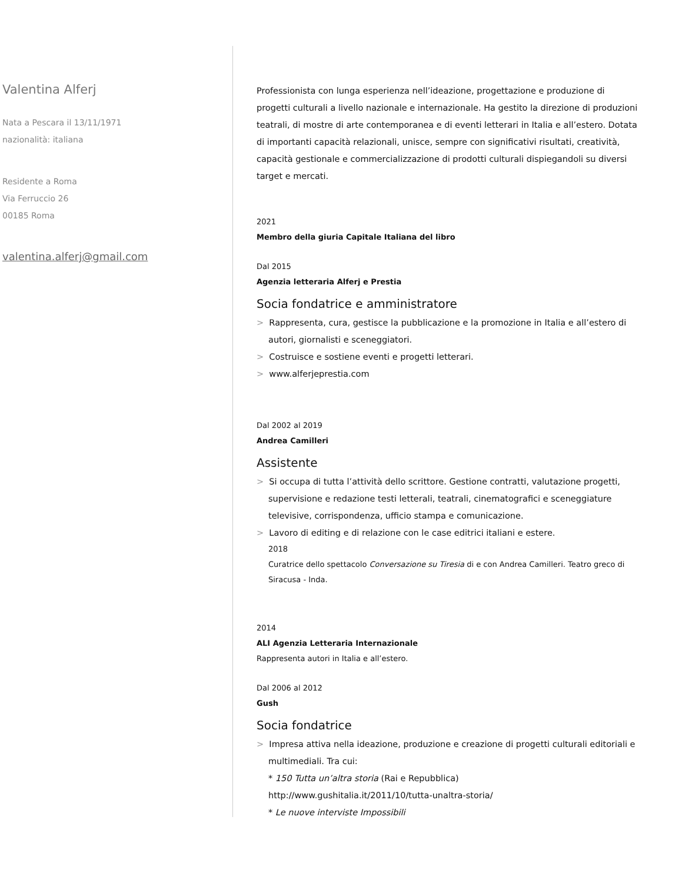Valentina Alferj
Nata a Pescara il 13/11/1971
nazionalità: italiana
Residente a Roma
Via Ferruccio 26
00185 Roma
valentina.alferj@gmail.com
Professionista con lunga esperienza nell’ideazione, progettazione e produzione di progetti culturali a livello nazionale e internazionale. Ha gestito la direzione di produzioni teatrali, di mostre di arte contemporanea e di eventi letterari in Italia e all’estero. Dotata di importanti capacità relazionali, unisce, sempre con significativi risultati, creatività, capacità gestionale e commercializzazione di prodotti culturali dispiegandoli su diversi target e mercati.
2021
Membro della giuria Capitale Italiana del libro
Dal 2015
Agenzia letteraria Alferj e Prestia
Socia fondatrice e amministratore
> Rappresenta, cura, gestisce la pubblicazione e la promozione in Italia e all’estero di autori, giornalisti e sceneggiatori.
> Costruisce e sostiene eventi e progetti letterari.
> www.alferjeprestia.com
Dal 2002 al 2019
Andrea Camilleri
Assistente
> Si occupa di tutta l’attività dello scrittore. Gestione contratti, valutazione progetti, supervisione e redazione testi letterali, teatrali, cinematografici e sceneggiature televisive, corrispondenza, ufficio stampa e comunicazione.
> Lavoro di editing e di relazione con le case editrici italiani e estere.
2018
Curatrice dello spettacolo Conversazione su Tiresia di e con Andrea Camilleri. Teatro greco di Siracusa - Inda.
2014
ALI Agenzia Letteraria Internazionale
Rappresenta autori in Italia e all’estero.
Dal 2006 al 2012
Gush
Socia fondatrice
> Impresa attiva nella ideazione, produzione e creazione di progetti culturali editoriali e multimediali. Tra cui:
* 150 Tutta un’altra storia (Rai e Repubblica)
http://www.gushitalia.it/2011/10/tutta-unaltra-storia/
* Le nuove interviste Impossibili